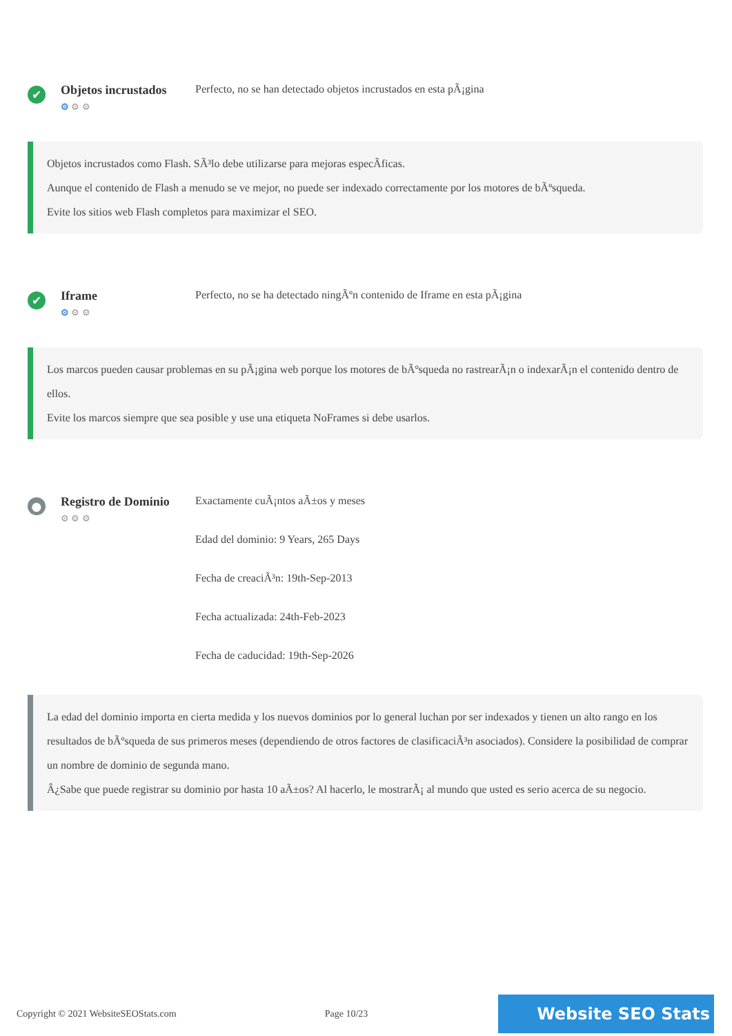✔
Objetos incrustados
⚙ ⚙ ⚙
Perfecto, no se han detectado objetos incrustados en esta pÃ¡gina
Objetos incrustados como Flash. SÃ³lo debe utilizarse para mejoras especÃficas.
Aunque el contenido de Flash a menudo se ve mejor, no puede ser indexado correctamente por los motores de bÃºsqueda.
Evite los sitios web Flash completos para maximizar el SEO.
✔
Iframe
⚙ ⚙ ⚙
Perfecto, no se ha detectado ningÃºn contenido de Iframe en esta pÃ¡gina
Los marcos pueden causar problemas en su pÃ¡gina web porque los motores de bÃºsqueda no rastrearÃ¡n o indexarÃ¡n el contenido dentro de ellos.
Evite los marcos siempre que sea posible y use una etiqueta NoFrames si debe usarlos.
●
Registro de Dominio
⚙ ⚙ ⚙
Exactamente cuÃ¡ntos aÃ±os y meses
Edad del dominio: 9 Years, 265 Days
Fecha de creaciÃ³n: 19th-Sep-2013
Fecha actualizada: 24th-Feb-2023
Fecha de caducidad: 19th-Sep-2026
La edad del dominio importa en cierta medida y los nuevos dominios por lo general luchan por ser indexados y tienen un alto rango en los resultados de bÃºsqueda de sus primeros meses (dependiendo de otros factores de clasificaciÃ³n asociados). Considere la posibilidad de comprar un nombre de dominio de segunda mano.
Â¿Sabe que puede registrar su dominio por hasta 10 aÃ±os? Al hacerlo, le mostrarÃ¡ al mundo que usted es serio acerca de su negocio.
Copyright © 2021 WebsiteSEOStats.com Page 10/23
Website SEO Stats